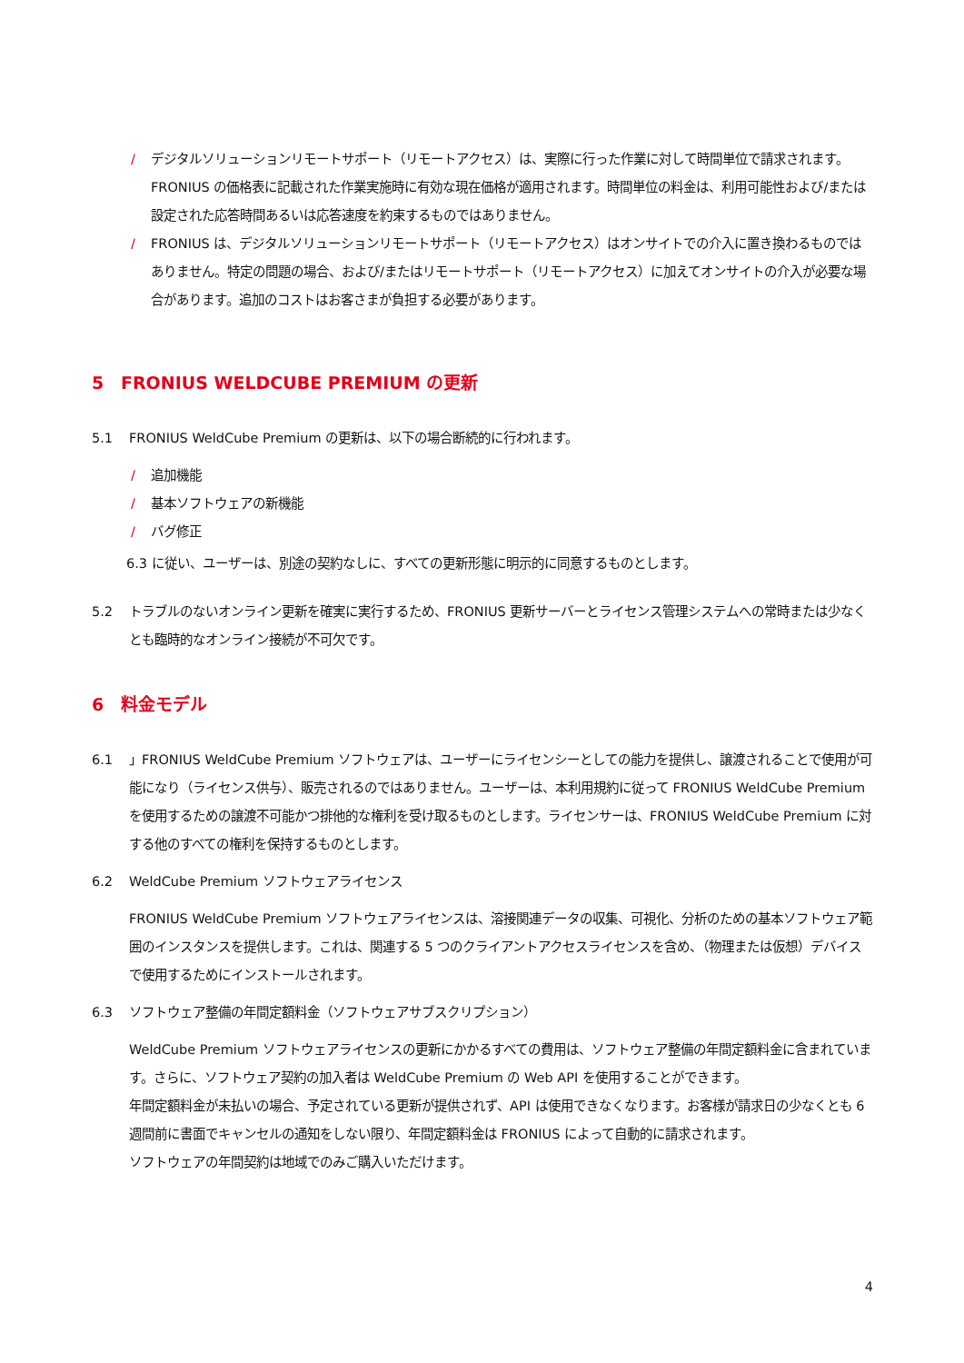/ デジタルソリューションリモートサポート（リモートアクセス）は、実際に行った作業に対して時間単位で請求されます。FRONIUS の価格表に記載された作業実施時に有効な現在価格が適用されます。時間単位の料金は、利用可能性および/または設定された応答時間あるいは応答速度を約束するものではありません。
/ FRONIUS は、デジタルソリューションリモートサポート（リモートアクセス）はオンサイトでの介入に置き換わるものではありません。特定の問題の場合、および/またはリモートサポート（リモートアクセス）に加えてオンサイトの介入が必要な場合があります。追加のコストはお客さまが負担する必要があります。
5 FRONIUS WELDCUBE PREMIUM の更新
5.1 FRONIUS WeldCube Premium の更新は、以下の場合断続的に行われます。
/ 追加機能
/ 基本ソフトウェアの新機能
/ バグ修正
6.3 に従い、ユーザーは、別途の契約なしに、すべての更新形態に明示的に同意するものとします。
5.2 トラブルのないオンライン更新を確実に実行するため、FRONIUS 更新サーバーとライセンス管理システムへの常時または少なくとも臨時的なオンライン接続が不可欠です。
6 料金モデル
6.1 」FRONIUS WeldCube Premium ソフトウェアは、ユーザーにライセンシーとしての能力を提供し、譲渡されることで使用が可能になり（ライセンス供与）、販売されるのではありません。ユーザーは、本利用規約に従って FRONIUS WeldCube Premium を使用するための譲渡不可能かつ排他的な権利を受け取るものとします。ライセンサーは、FRONIUS WeldCube Premium に対する他のすべての権利を保持するものとします。
6.2 WeldCube Premium ソフトウェアライセンス
FRONIUS WeldCube Premium ソフトウェアライセンスは、溶接関連データの収集、可視化、分析のための基本ソフトウェア範囲のインスタンスを提供します。これは、関連する 5 つのクライアントアクセスライセンスを含め、（物理または仮想）デバイスで使用するためにインストールされます。
6.3 ソフトウェア整備の年間定額料金（ソフトウェアサブスクリプション）
WeldCube Premium ソフトウェアライセンスの更新にかかるすべての費用は、ソフトウェア整備の年間定額料金に含まれています。さらに、ソフトウェア契約の加入者は WeldCube Premium の Web API を使用することができます。
年間定額料金が未払いの場合、予定されている更新が提供されず、API は使用できなくなります。お客様が請求日の少なくとも 6 週間前に書面でキャンセルの通知をしない限り、年間定額料金は FRONIUS によって自動的に請求されます。
ソフトウェアの年間契約は地域でのみご購入いただけます。
4